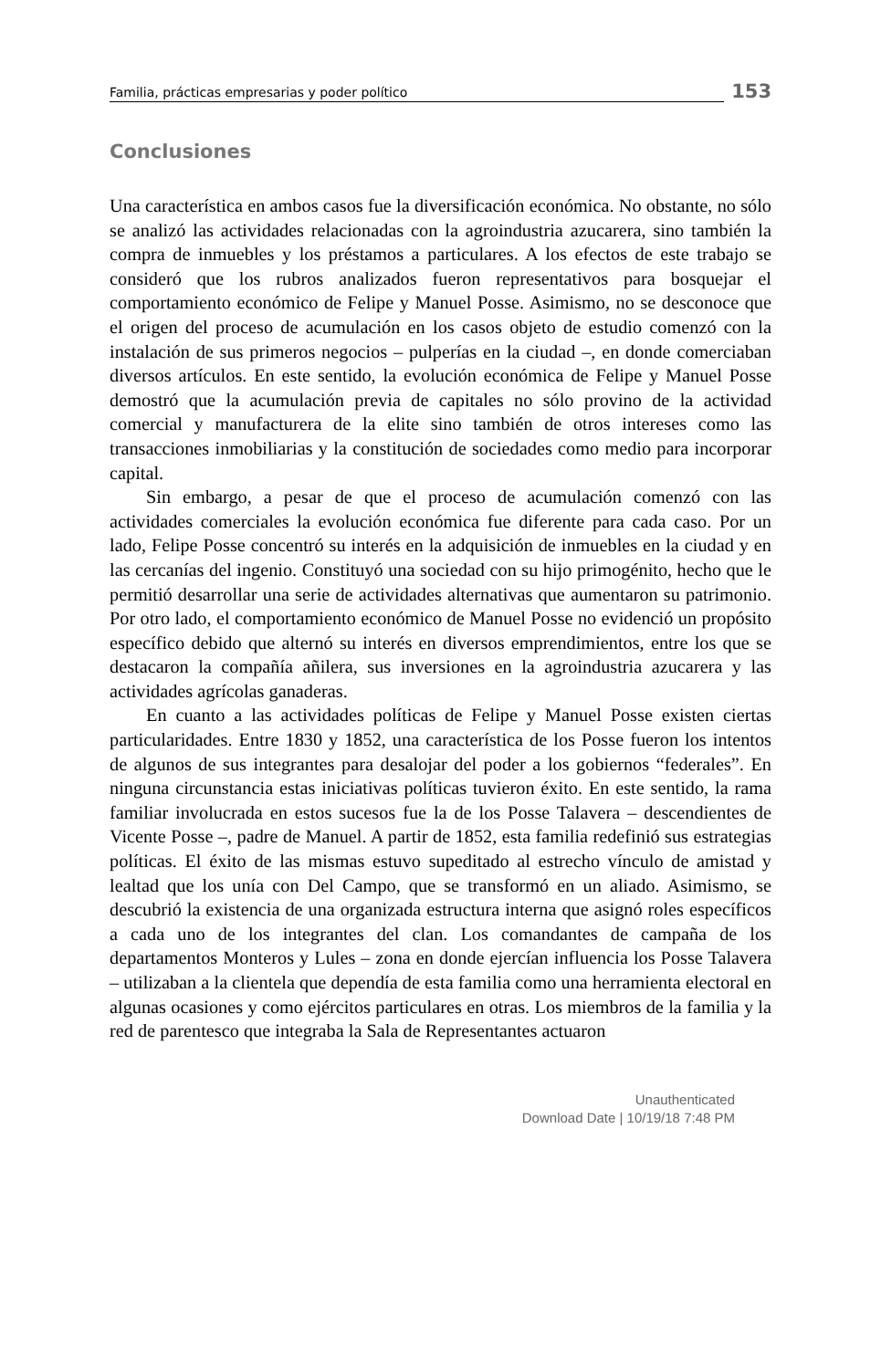Familia, prácticas empresarias y poder político 153
Conclusiones
Una característica en ambos casos fue la diversificación económica. No obstante, no sólo se analizó las actividades relacionadas con la agroindustria azucarera, sino también la compra de inmuebles y los préstamos a particulares. A los efectos de este trabajo se consideró que los rubros analizados fueron representativos para bosquejar el comportamiento económico de Felipe y Manuel Posse. Asimismo, no se desconoce que el origen del proceso de acumulación en los casos objeto de estudio comenzó con la instalación de sus primeros negocios – pulperías en la ciudad –, en donde comerciaban diversos artículos. En este sentido, la evolución económica de Felipe y Manuel Posse demostró que la acumulación previa de capitales no sólo provino de la actividad comercial y manufacturera de la elite sino también de otros intereses como las transacciones inmobiliarias y la constitución de sociedades como medio para incorporar capital.
Sin embargo, a pesar de que el proceso de acumulación comenzó con las actividades comerciales la evolución económica fue diferente para cada caso. Por un lado, Felipe Posse concentró su interés en la adquisición de inmuebles en la ciudad y en las cercanías del ingenio. Constituyó una sociedad con su hijo primogénito, hecho que le permitió desarrollar una serie de actividades alternativas que aumentaron su patrimonio. Por otro lado, el comportamiento económico de Manuel Posse no evidenció un propósito específico debido que alternó su interés en diversos emprendimientos, entre los que se destacaron la compañía añilera, sus inversiones en la agroindustria azucarera y las actividades agrícolas ganaderas.
En cuanto a las actividades políticas de Felipe y Manuel Posse existen ciertas particularidades. Entre 1830 y 1852, una característica de los Posse fueron los intentos de algunos de sus integrantes para desalojar del poder a los gobiernos “federales”. En ninguna circunstancia estas iniciativas políticas tuvieron éxito. En este sentido, la rama familiar involucrada en estos sucesos fue la de los Posse Talavera – descendientes de Vicente Posse –, padre de Manuel. A partir de 1852, esta familia redefinió sus estrategias políticas. El éxito de las mismas estuvo supeditado al estrecho vínculo de amistad y lealtad que los unía con Del Campo, que se transformó en un aliado. Asimismo, se descubrió la existencia de una organizada estructura interna que asignó roles específicos a cada uno de los integrantes del clan. Los comandantes de campaña de los departamentos Monteros y Lules – zona en donde ejercían influencia los Posse Talavera – utilizaban a la clientela que dependía de esta familia como una herramienta electoral en algunas ocasiones y como ejércitos particulares en otras. Los miembros de la familia y la red de parentesco que integraba la Sala de Representantes actuaron
Unauthenticated
Download Date | 10/19/18 7:48 PM